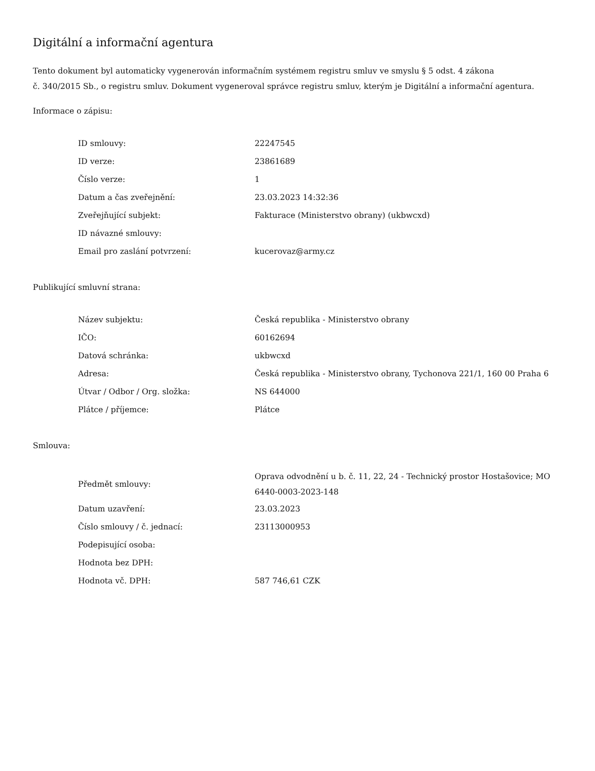Digitální a informační agentura
Tento dokument byl automaticky vygenerován informačním systémem registru smluv ve smyslu § 5 odst. 4 zákona
č. 340/2015 Sb., o registru smluv. Dokument vygeneroval správce registru smluv, kterým je Digitální a informační agentura.
Informace o zápisu:
| ID smlouvy: | 22247545 |
| ID verze: | 23861689 |
| Číslo verze: | 1 |
| Datum a čas zveřejnění: | 23.03.2023 14:32:36 |
| Zveřejňující subjekt: | Fakturace (Ministerstvo obrany) (ukbwcxd) |
| ID návazné smlouvy: | |
| Email pro zaslání potvrzení: | kucerovaz@army.cz |
Publikující smluvní strana:
| Název subjektu: | Česká republika - Ministerstvo obrany |
| IČO: | 60162694 |
| Datová schránka: | ukbwcxd |
| Adresa: | Česká republika - Ministerstvo obrany, Tychonova 221/1, 160 00 Praha 6 |
| Útvar / Odbor / Org. složka: | NS 644000 |
| Plátce / příjemce: | Plátce |
Smlouva:
| Předmět smlouvy: | Oprava odvodnění u b. č. 11, 22, 24 - Technický prostor Hostašovice; MO 6440-0003-2023-148 |
| Datum uzavření: | 23.03.2023 |
| Číslo smlouvy / č. jednací: | 23113000953 |
| Podepisující osoba: | |
| Hodnota bez DPH: | |
| Hodnota vč. DPH: | 587 746,61 CZK |